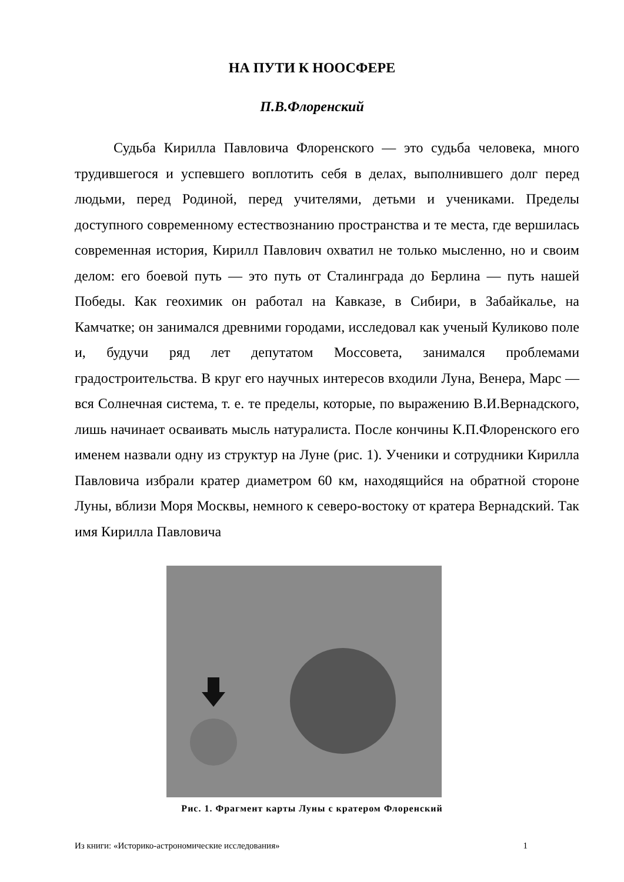НА ПУТИ К НООСФЕРЕ
П.В.Флоренский
Судьба Кирилла Павловича Флоренского — это судьба человека, много трудившегося и успевшего воплотить себя в делах, выполнившего долг перед людьми, перед Родиной, перед учителями, детьми и учениками. Пределы доступного современному естествознанию пространства и те места, где вершилась современная история, Кирилл Павлович охватил не только мысленно, но и своим делом: его боевой путь — это путь от Сталинграда до Берлина — путь нашей Победы. Как геохимик он работал на Кавказе, в Сибири, в Забайкалье, на Камчатке; он занимался древними городами, исследовал как ученый Куликово поле и, будучи ряд лет депутатом Моссовета, занимался проблемами градостроительства. В круг его научных интересов входили Луна, Венера, Марс — вся Солнечная система, т. е. те пределы, которые, по выражению В.И.Вернадского, лишь начинает осваивать мысль натуралиста. После кончины К.П.Флоренского его именем назвали одну из структур на Луне (рис. 1). Ученики и сотрудники Кирилла Павловича избрали кратер диаметром 60 км, находящийся на обратной стороне Луны, вблизи Моря Москвы, немного к северо-востоку от кратера Вернадский. Так имя Кирилла Павловича
Рис. 1. Фрагмент карты Луны с кратером Флоренский
Из книги: «Историко-астрономические исследования» 1